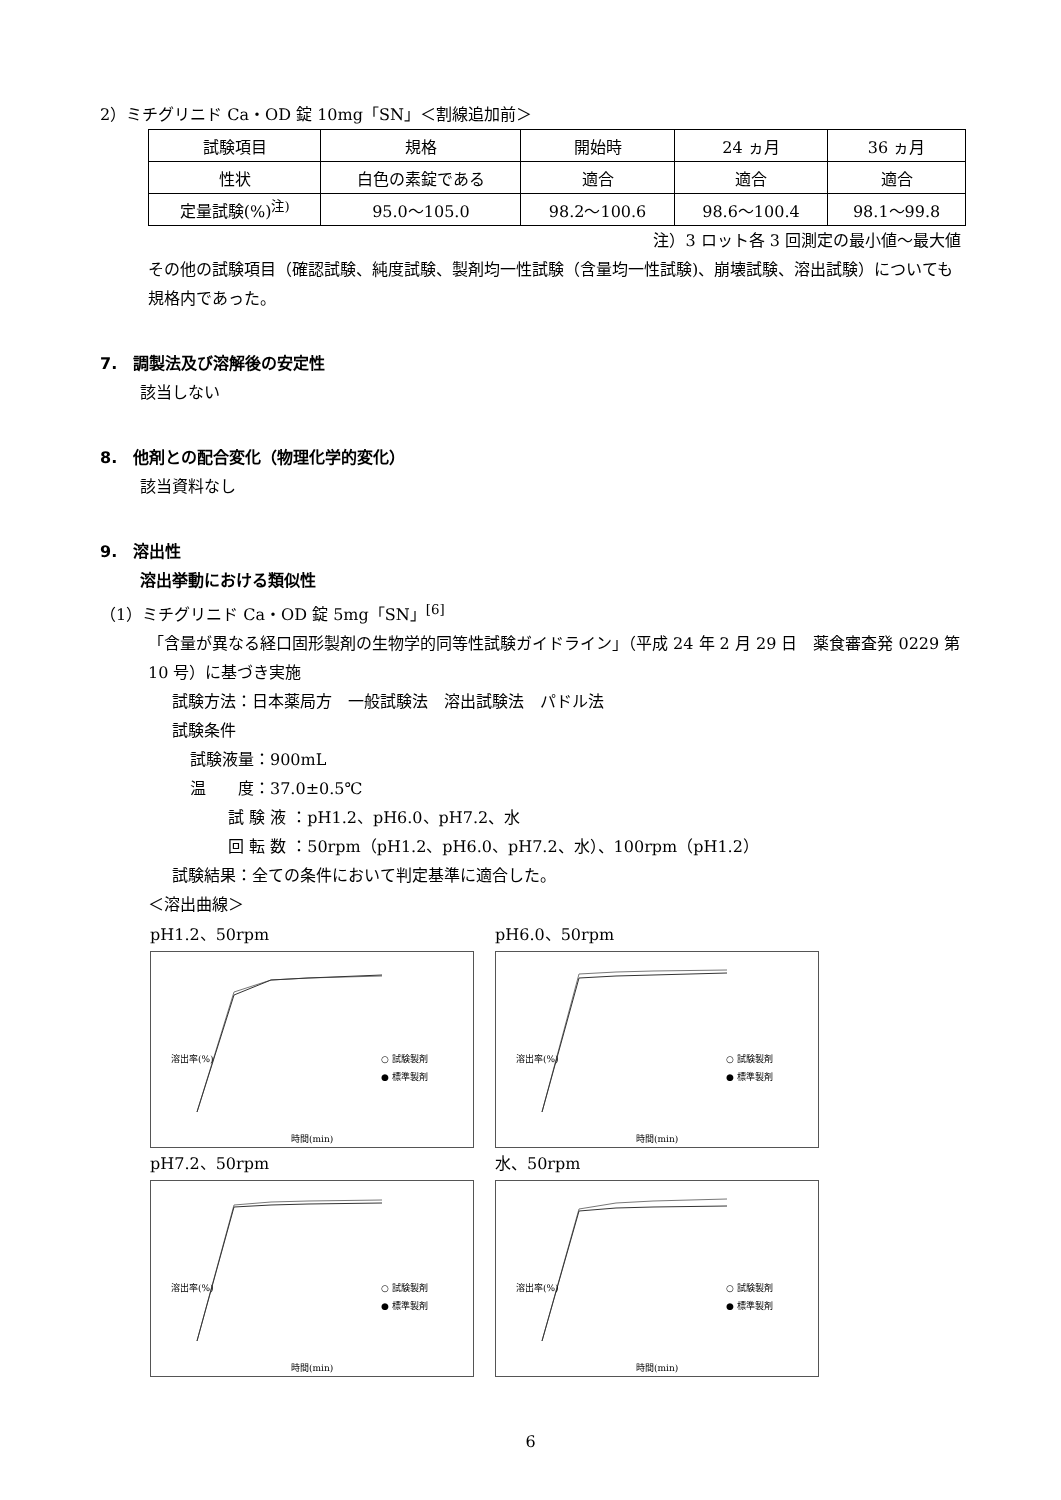2）ミチグリニド Ca・OD 錠 10mg「SN」＜割線追加前＞
| 試験項目 | 規格 | 開始時 | 24 ヵ月 | 36 ヵ月 |
| 性状 | 白色の素錠である | 適合 | 適合 | 適合 |
| 定量試験(%)<sup>注)</sup> | 95.0～105.0 | 98.2～100.6 | 98.6～100.4 | 98.1～99.8 |
注）3 ロット各 3 回測定の最小値～最大値
その他の試験項目（確認試験、純度試験、製剤均一性試験（含量均一性試験)、崩壊試験、溶出試験）についても規格内であった。
7.　調製法及び溶解後の安定性
該当しない
8.　他剤との配合変化（物理化学的変化）
該当資料なし
9.　溶出性
溶出挙動における類似性
（1）ミチグリニド Ca・OD 錠 5mg「SN」<sup>[6]</sup>
「含量が異なる経口固形製剤の生物学的同等性試験ガイドライン」（平成 24 年 2 月 29 日　薬食審査発 0229 第 10 号）に基づき実施
試験方法：日本薬局方　一般試験法　溶出試験法　パドル法
試験条件
試験液量：900mL
温　　度：37.0±0.5℃
試 験 液 ：pH1.2、pH6.0、pH7.2、水
回 転 数 ：50rpm（pH1.2、pH6.0、pH7.2、水）、100rpm（pH1.2）
試験結果：全ての条件において判定基準に適合した。
＜溶出曲線＞
pH1.2、50rpm
溶出率(%)
○ 試験製剤
● 標準製剤
時間(min)
pH6.0、50rpm
溶出率(%)
○ 試験製剤
● 標準製剤
時間(min)
pH7.2、50rpm
溶出率(%)
○ 試験製剤
● 標準製剤
時間(min)
水、50rpm
溶出率(%)
○ 試験製剤
● 標準製剤
時間(min)
6